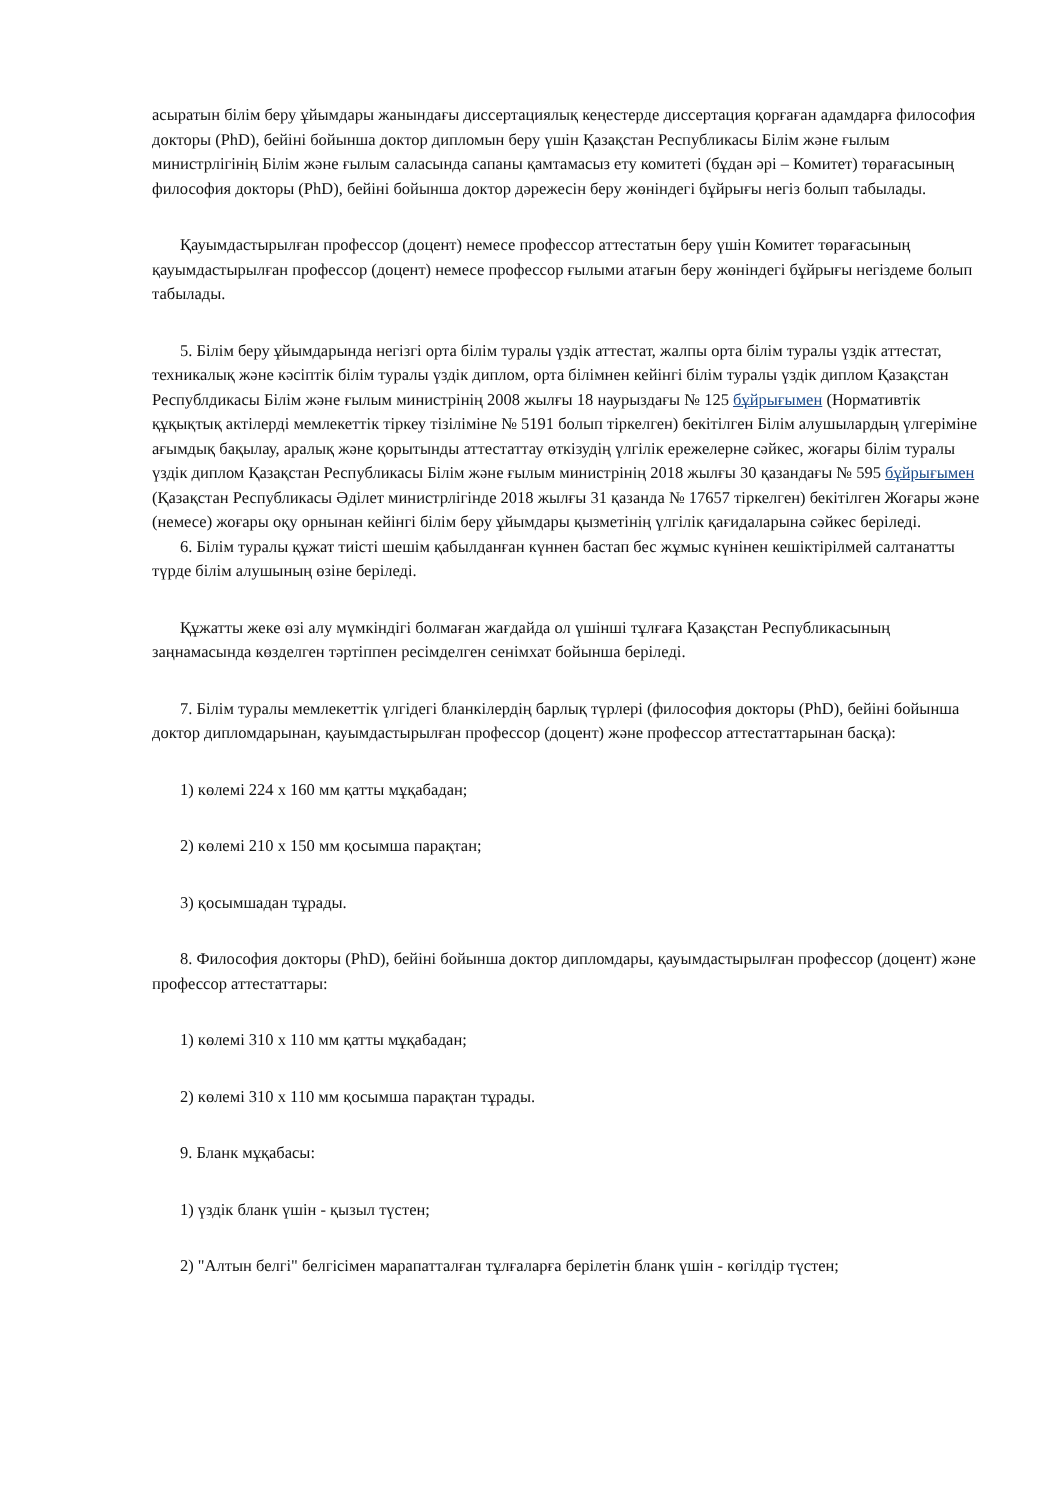асыратын білім беру ұйымдары жанындағы диссертациялық кеңестерде диссертация қорғаған адамдарға философия докторы (PhD), бейіні бойынша доктор дипломын беру үшін Қазақстан Республикасы Білім және ғылым министрлігінің Білім және ғылым саласында сапаны қамтамасыз ету комитеті (бұдан әрі – Комитет) төрағасының философия докторы (PhD), бейіні бойынша доктор дәрежесін беру жөніндегі бұйрығы негіз болып табылады.
Қауымдастырылған профессор (доцент) немесе профессор аттестатын беру үшін Комитет төрағасының қауымдастырылған профессор (доцент) немесе профессор ғылыми атағын беру жөніндегі бұйрығы негіздеме болып табылады.
5. Білім беру ұйымдарында негізгі орта білім туралы үздік аттестат, жалпы орта білім туралы үздік аттестат, техникалық және кәсіптік білім туралы үздік диплом, орта білімнен кейінгі білім туралы үздік диплом Қазақстан Республдикасы Білім және ғылым министрінің 2008 жылғы 18 наурыздағы № 125 бұйрығымен (Нормативтік құқықтық актілерді мемлекеттік тіркеу тізіліміне № 5191 болып тіркелген) бекітілген Білім алушылардың үлгеріміне ағымдық бақылау, аралық және қорытынды аттестаттау өткізудің үлгілік ережелерне сәйкес, жоғары білім туралы үздік диплом Қазақстан Республикасы Білім және ғылым министрінің 2018 жылғы 30 қазандағы № 595 бұйрығымен (Қазақстан Республикасы Әділет министрлігінде 2018 жылғы 31 қазанда № 17657 тіркелген) бекітілген Жоғары және (немесе) жоғары оқу орнынан кейінгі білім беру ұйымдары қызметінің үлгілік қағидаларына сәйкес беріледі.
6. Білім туралы құжат тиісті шешім қабылданған күннен бастап бес жұмыс күнінен кешіктірілмей салтанатты түрде білім алушының өзіне беріледі.
Құжатты жеке өзі алу мүмкіндігі болмаған жағдайда ол үшінші тұлғаға Қазақстан Республикасының заңнамасында көзделген тәртіппен ресімделген сенімхат бойынша беріледі.
7. Білім туралы мемлекеттік үлгідегі бланкілердің барлық түрлері (философия докторы (PhD), бейіні бойынша доктор дипломдарынан, қауымдастырылған профессор (доцент) және профессор аттестаттарынан басқа):
1) көлемі 224 x 160 мм қатты мұқабадан;
2) көлемі 210 x 150 мм қосымша парақтан;
3) қосымшадан тұрады.
8. Философия докторы (PhD), бейіні бойынша доктор дипломдары, қауымдастырылған профессор (доцент) және профессор аттестаттары:
1) көлемі 310 x 110 мм қатты мұқабадан;
2) көлемі 310 x 110 мм қосымша парақтан тұрады.
9. Бланк мұқабасы:
1) үздік бланк үшін - қызыл түстен;
2) "Алтын белгі" белгісімен марапатталған тұлғаларға берілетін бланк үшін - көгілдір түстен;